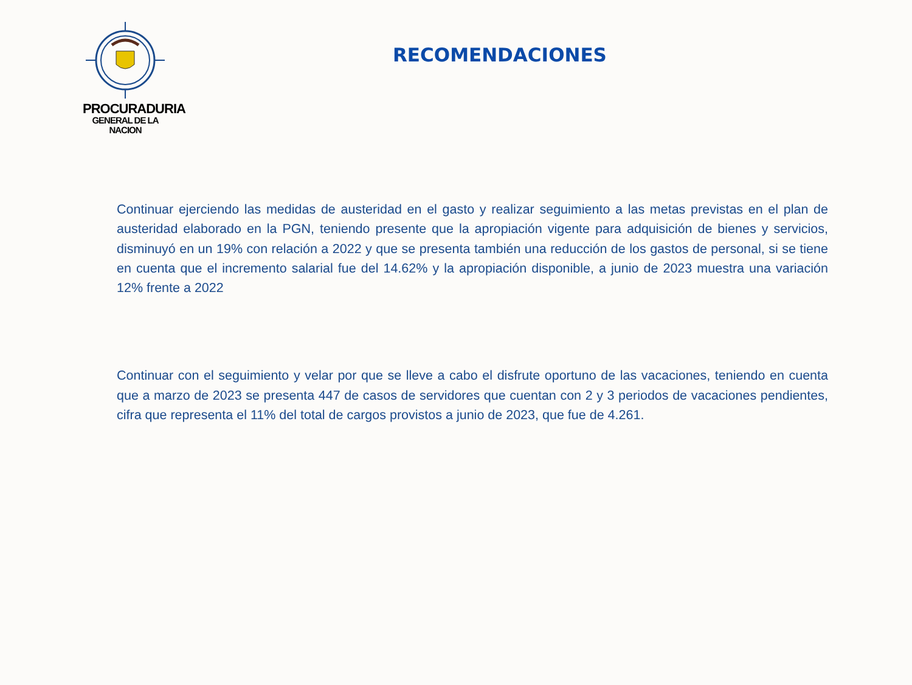PROCURADURIA
GENERAL DE LA NACION
RECOMENDACIONES
Continuar ejerciendo las medidas de austeridad en el gasto y realizar seguimiento a las metas previstas en el plan de austeridad elaborado en la PGN, teniendo presente que la apropiación vigente para adquisición de bienes y servicios, disminuyó en un 19% con relación a 2022 y que se presenta también una reducción de los gastos de personal, si se tiene en cuenta que el incremento salarial fue del 14.62% y la apropiación disponible, a junio de 2023 muestra una variación 12% frente a 2022
Continuar con el seguimiento y velar por que se lleve a cabo el disfrute oportuno de las vacaciones, teniendo en cuenta que a marzo de 2023 se presenta 447 de casos de servidores que cuentan con 2 y 3 periodos de vacaciones pendientes, cifra que representa el 11% del total de cargos provistos a junio de 2023, que fue de 4.261.